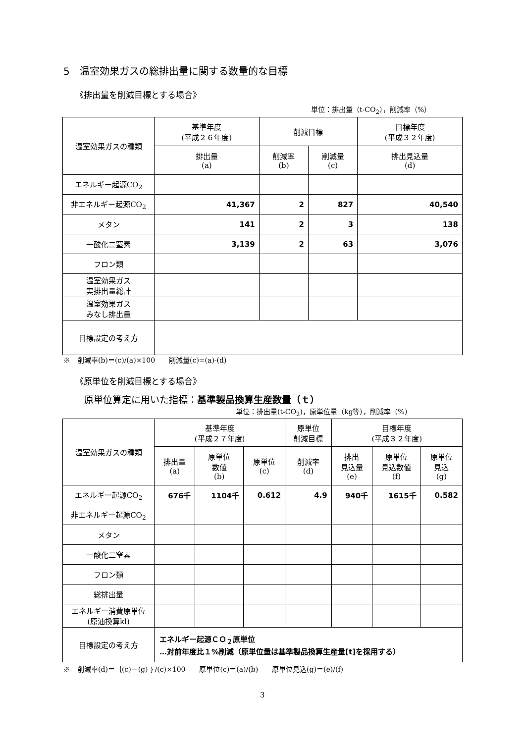5　温室効果ガスの総排出量に関する数量的な目標
《排出量を削減目標とする場合》
単位：排出量（t-CO<sub>2</sub>），削減率（%）
| 温室効果ガスの種類 | 基準年度 (平成２６年度) | 削減目標 | | 目標年度 (平成３２年度) |
| --- | --- | --- | --- | --- |
| | 排出量 (a) | 削減率 (b) | 削減量 (c) | 排出見込量 (d) |
| エネルギー起源CO<sub>2</sub> | | | | |
| 非エネルギー起源CO<sub>2</sub> | 41,367 | 2 | 827 | 40,540 |
| メタン | 141 | 2 | 3 | 138 |
| 一酸化二窒素 | 3,139 | 2 | 63 | 3,076 |
| フロン類 | | | | |
| 温室効果ガス 実排出量総計 | | | | |
| 温室効果ガス みなし排出量 | | | | |
| 目標設定の考え方 | | | | |
※　削減率(b)＝(c)/(a)×100　　削減量(c)=(a)-(d)
《原単位を削減目標とする場合》
原単位算定に用いた指標：基準製品換算生産数量（ｔ）
単位：排出量(t-CO<sub>2</sub>)，原単位量（kg等），削減率（%）
| 温室効果ガスの種類 | 基準年度 (平成２７年度) | | | 原単位 削減目標 | 目標年度 (平成３２年度) | | |
| --- | --- | --- | --- | --- | --- | --- | --- |
| | 排出量 (a) | 原単位 数値 (b) | 原単位 (c) | 削減率 (d) | 排出 見込量 (e) | 原単位 見込数値 (f) | 原単位 見込 (g) |
| エネルギー起源CO<sub>2</sub> | 676千 | 1104千 | 0.612 | 4.9 | 940千 | 1615千 | 0.582 |
| 非エネルギー起源CO<sub>2</sub> | | | | | | | |
| メタン | | | | | | | |
| 一酸化二窒素 | | | | | | | |
| フロン類 | | | | | | | |
| 総排出量 | | | | | | | |
| エネルギー消費原単位 (原油換算kl) | | | | | | | |
| 目標設定の考え方 | エネルギー起源ＣＯ<sub>２</sub>原単位 …対前年度比１%削減（原単位量は基準製品換算生産量[t]を採用する） | | | | | | |
※　削減率(d)＝｛(c)－(g)｝/(c)×100　　原単位(c)＝(a)/(b)　　原単位見込(g)＝(e)/(f)
3